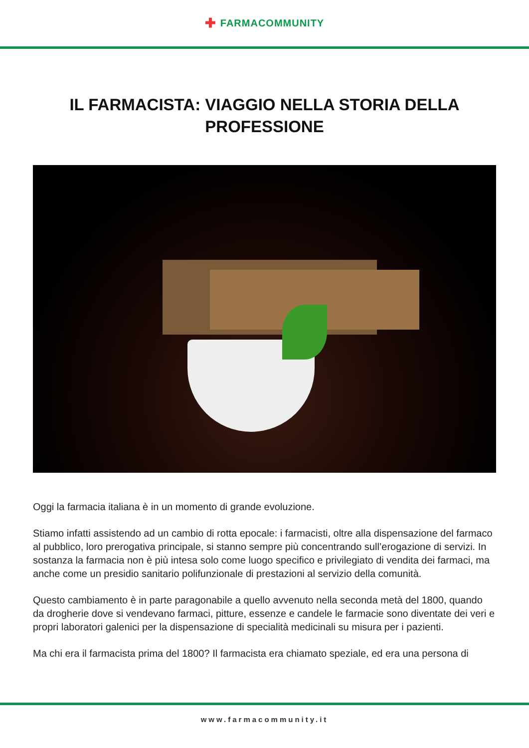✚ FARMACOMMUNITY
IL FARMACISTA: VIAGGIO NELLA STORIA DELLA PROFESSIONE
Oggi la farmacia italiana è in un momento di grande evoluzione.
Stiamo infatti assistendo ad un cambio di rotta epocale: i farmacisti, oltre alla dispensazione del farmaco al pubblico, loro prerogativa principale, si stanno sempre più concentrando sull’erogazione di servizi. In sostanza la farmacia non è più intesa solo come luogo specifico e privilegiato di vendita dei farmaci, ma anche come un presidio sanitario polifunzionale di prestazioni al servizio della comunità.
Questo cambiamento è in parte paragonabile a quello avvenuto nella seconda metà del 1800, quando da drogherie dove si vendevano farmaci, pitture, essenze e candele le farmacie sono diventate dei veri e propri laboratori galenici per la dispensazione di specialità medicinali su misura per i pazienti.
Ma chi era il farmacista prima del 1800? Il farmacista era chiamato speziale, ed era una persona di
www.farmacommunity.it